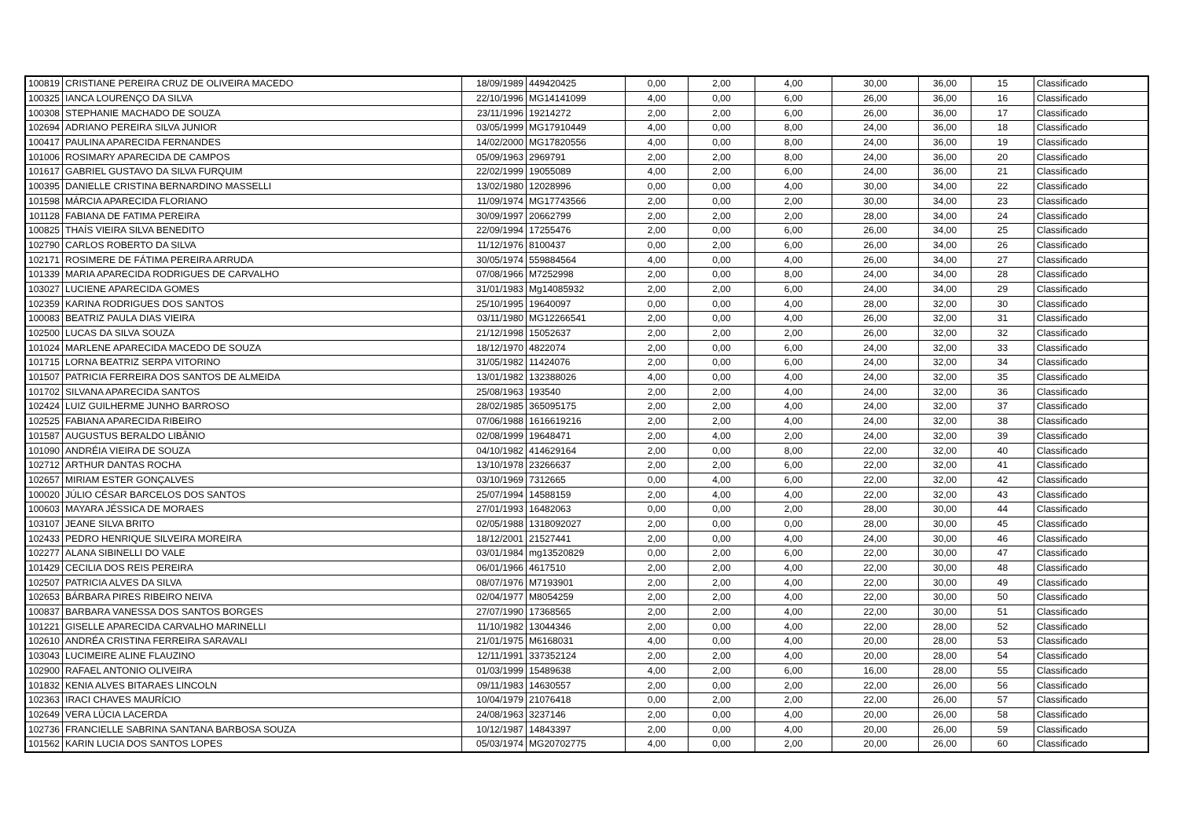| 100819 | CRISTIANE PEREIRA CRUZ DE OLIVEIRA MACEDO | 18/09/1989 | 449420425 | 0,00 | 2,00 | 4,00 | 30,00 | 36,00 | 15 | Classificado |
| 100325 | IANCA LOURENÇO DA SILVA | 22/10/1996 | MG14141099 | 4,00 | 0,00 | 6,00 | 26,00 | 36,00 | 16 | Classificado |
| 100308 | STEPHANIE MACHADO DE SOUZA | 23/11/1996 | 19214272 | 2,00 | 2,00 | 6,00 | 26,00 | 36,00 | 17 | Classificado |
| 102694 | ADRIANO PEREIRA SILVA JUNIOR | 03/05/1999 | MG17910449 | 4,00 | 0,00 | 8,00 | 24,00 | 36,00 | 18 | Classificado |
| 100417 | PAULINA APARECIDA FERNANDES | 14/02/2000 | MG17820556 | 4,00 | 0,00 | 8,00 | 24,00 | 36,00 | 19 | Classificado |
| 101006 | ROSIMARY APARECIDA DE CAMPOS | 05/09/1963 | 2969791 | 2,00 | 2,00 | 8,00 | 24,00 | 36,00 | 20 | Classificado |
| 101617 | GABRIEL GUSTAVO DA SILVA FURQUIM | 22/02/1999 | 19055089 | 4,00 | 2,00 | 6,00 | 24,00 | 36,00 | 21 | Classificado |
| 100395 | DANIELLE CRISTINA BERNARDINO MASSELLI | 13/02/1980 | 12028996 | 0,00 | 0,00 | 4,00 | 30,00 | 34,00 | 22 | Classificado |
| 101598 | MÁRCIA APARECIDA FLORIANO | 11/09/1974 | MG17743566 | 2,00 | 0,00 | 2,00 | 30,00 | 34,00 | 23 | Classificado |
| 101128 | FABIANA DE FATIMA PEREIRA | 30/09/1997 | 20662799 | 2,00 | 2,00 | 2,00 | 28,00 | 34,00 | 24 | Classificado |
| 100825 | THAÍS VIEIRA SILVA BENEDITO | 22/09/1994 | 17255476 | 2,00 | 0,00 | 6,00 | 26,00 | 34,00 | 25 | Classificado |
| 102790 | CARLOS ROBERTO DA SILVA | 11/12/1976 | 8100437 | 0,00 | 2,00 | 6,00 | 26,00 | 34,00 | 26 | Classificado |
| 102171 | ROSIMERE DE FÁTIMA PEREIRA ARRUDA | 30/05/1974 | 559884564 | 4,00 | 0,00 | 4,00 | 26,00 | 34,00 | 27 | Classificado |
| 101339 | MARIA APARECIDA RODRIGUES DE CARVALHO | 07/08/1966 | M7252998 | 2,00 | 0,00 | 8,00 | 24,00 | 34,00 | 28 | Classificado |
| 103027 | LUCIENE APARECIDA GOMES | 31/01/1983 | Mg14085932 | 2,00 | 2,00 | 6,00 | 24,00 | 34,00 | 29 | Classificado |
| 102359 | KARINA RODRIGUES DOS SANTOS | 25/10/1995 | 19640097 | 0,00 | 0,00 | 4,00 | 28,00 | 32,00 | 30 | Classificado |
| 100083 | BEATRIZ PAULA DIAS VIEIRA | 03/11/1980 | MG12266541 | 2,00 | 0,00 | 4,00 | 26,00 | 32,00 | 31 | Classificado |
| 102500 | LUCAS DA SILVA SOUZA | 21/12/1998 | 15052637 | 2,00 | 2,00 | 2,00 | 26,00 | 32,00 | 32 | Classificado |
| 101024 | MARLENE APARECIDA MACEDO DE SOUZA | 18/12/1970 | 4822074 | 2,00 | 0,00 | 6,00 | 24,00 | 32,00 | 33 | Classificado |
| 101715 | LORNA BEATRIZ SERPA VITORINO | 31/05/1982 | 11424076 | 2,00 | 0,00 | 6,00 | 24,00 | 32,00 | 34 | Classificado |
| 101507 | PATRICIA FERREIRA DOS SANTOS DE ALMEIDA | 13/01/1982 | 132388026 | 4,00 | 0,00 | 4,00 | 24,00 | 32,00 | 35 | Classificado |
| 101702 | SILVANA APARECIDA SANTOS | 25/08/1963 | 193540 | 2,00 | 2,00 | 4,00 | 24,00 | 32,00 | 36 | Classificado |
| 102424 | LUIZ GUILHERME JUNHO BARROSO | 28/02/1985 | 365095175 | 2,00 | 2,00 | 4,00 | 24,00 | 32,00 | 37 | Classificado |
| 102525 | FABIANA APARECIDA RIBEIRO | 07/06/1988 | 1616619216 | 2,00 | 2,00 | 4,00 | 24,00 | 32,00 | 38 | Classificado |
| 101587 | AUGUSTUS BERALDO LIBÂNIO | 02/08/1999 | 19648471 | 2,00 | 4,00 | 2,00 | 24,00 | 32,00 | 39 | Classificado |
| 101090 | ANDRÉIA VIEIRA DE SOUZA | 04/10/1982 | 414629164 | 2,00 | 0,00 | 8,00 | 22,00 | 32,00 | 40 | Classificado |
| 102712 | ARTHUR DANTAS ROCHA | 13/10/1978 | 23266637 | 2,00 | 2,00 | 6,00 | 22,00 | 32,00 | 41 | Classificado |
| 102657 | MIRIAM ESTER GONÇALVES | 03/10/1969 | 7312665 | 0,00 | 4,00 | 6,00 | 22,00 | 32,00 | 42 | Classificado |
| 100020 | JÚLIO CÉSAR BARCELOS DOS SANTOS | 25/07/1994 | 14588159 | 2,00 | 4,00 | 4,00 | 22,00 | 32,00 | 43 | Classificado |
| 100603 | MAYARA JÉSSICA DE MORAES | 27/01/1993 | 16482063 | 0,00 | 0,00 | 2,00 | 28,00 | 30,00 | 44 | Classificado |
| 103107 | JEANE SILVA BRITO | 02/05/1988 | 1318092027 | 2,00 | 0,00 | 0,00 | 28,00 | 30,00 | 45 | Classificado |
| 102433 | PEDRO HENRIQUE SILVEIRA MOREIRA | 18/12/2001 | 21527441 | 2,00 | 0,00 | 4,00 | 24,00 | 30,00 | 46 | Classificado |
| 102277 | ALANA SIBINELLI DO VALE | 03/01/1984 | mg13520829 | 0,00 | 2,00 | 6,00 | 22,00 | 30,00 | 47 | Classificado |
| 101429 | CECILIA DOS REIS PEREIRA | 06/01/1966 | 4617510 | 2,00 | 2,00 | 4,00 | 22,00 | 30,00 | 48 | Classificado |
| 102507 | PATRICIA ALVES DA SILVA | 08/07/1976 | M7193901 | 2,00 | 2,00 | 4,00 | 22,00 | 30,00 | 49 | Classificado |
| 102653 | BÁRBARA PIRES RIBEIRO NEIVA | 02/04/1977 | M8054259 | 2,00 | 2,00 | 4,00 | 22,00 | 30,00 | 50 | Classificado |
| 100837 | BARBARA VANESSA DOS SANTOS BORGES | 27/07/1990 | 17368565 | 2,00 | 2,00 | 4,00 | 22,00 | 30,00 | 51 | Classificado |
| 101221 | GISELLE APARECIDA CARVALHO MARINELLI | 11/10/1982 | 13044346 | 2,00 | 0,00 | 4,00 | 22,00 | 28,00 | 52 | Classificado |
| 102610 | ANDRÉA CRISTINA FERREIRA SARAVALI | 21/01/1975 | M6168031 | 4,00 | 0,00 | 4,00 | 20,00 | 28,00 | 53 | Classificado |
| 103043 | LUCIMEIRE ALINE FLAUZINO | 12/11/1991 | 337352124 | 2,00 | 2,00 | 4,00 | 20,00 | 28,00 | 54 | Classificado |
| 102900 | RAFAEL ANTONIO OLIVEIRA | 01/03/1999 | 15489638 | 4,00 | 2,00 | 6,00 | 16,00 | 28,00 | 55 | Classificado |
| 101832 | KENIA ALVES BITARAES LINCOLN | 09/11/1983 | 14630557 | 2,00 | 0,00 | 2,00 | 22,00 | 26,00 | 56 | Classificado |
| 102363 | IRACI CHAVES MAURÍCIO | 10/04/1979 | 21076418 | 0,00 | 2,00 | 2,00 | 22,00 | 26,00 | 57 | Classificado |
| 102649 | VERA LÚCIA LACERDA | 24/08/1963 | 3237146 | 2,00 | 0,00 | 4,00 | 20,00 | 26,00 | 58 | Classificado |
| 102736 | FRANCIELLE SABRINA SANTANA BARBOSA SOUZA | 10/12/1987 | 14843397 | 2,00 | 0,00 | 4,00 | 20,00 | 26,00 | 59 | Classificado |
| 101562 | KARIN LUCIA DOS SANTOS LOPES | 05/03/1974 | MG20702775 | 4,00 | 0,00 | 2,00 | 20,00 | 26,00 | 60 | Classificado |